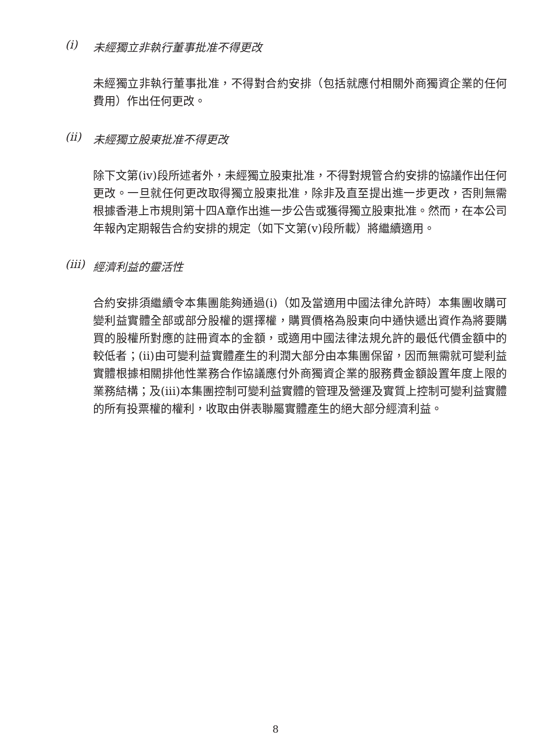(i) 未經獨立非執行董事批准不得更改
未經獨立非執行董事批准，不得對合約安排（包括就應付相關外商獨資企業的任何費用）作出任何更改。
(ii) 未經獨立股東批准不得更改
除下文第(iv)段所述者外，未經獨立股東批准，不得對規管合約安排的協議作出任何更改。一旦就任何更改取得獨立股東批准，除非及直至提出進一步更改，否則無需根據香港上市規則第十四A章作出進一步公告或獲得獨立股東批准。然而，在本公司年報內定期報告合約安排的規定（如下文第(v)段所載）將繼續適用。
(iii) 經濟利益的靈活性
合約安排須繼續令本集團能夠通過(i)（如及當適用中國法律允許時）本集團收購可變利益實體全部或部分股權的選擇權，購買價格為股東向中通快遞出資作為將要購買的股權所對應的註冊資本的金額，或適用中國法律法規允許的最低代價金額中的較低者；(ii)由可變利益實體產生的利潤大部分由本集團保留，因而無需就可變利益實體根據相關排他性業務合作協議應付外商獨資企業的服務費金額設置年度上限的業務結構；及(iii)本集團控制可變利益實體的管理及營運及實質上控制可變利益實體的所有投票權的權利，收取由併表聯屬實體產生的絕大部分經濟利益。
8